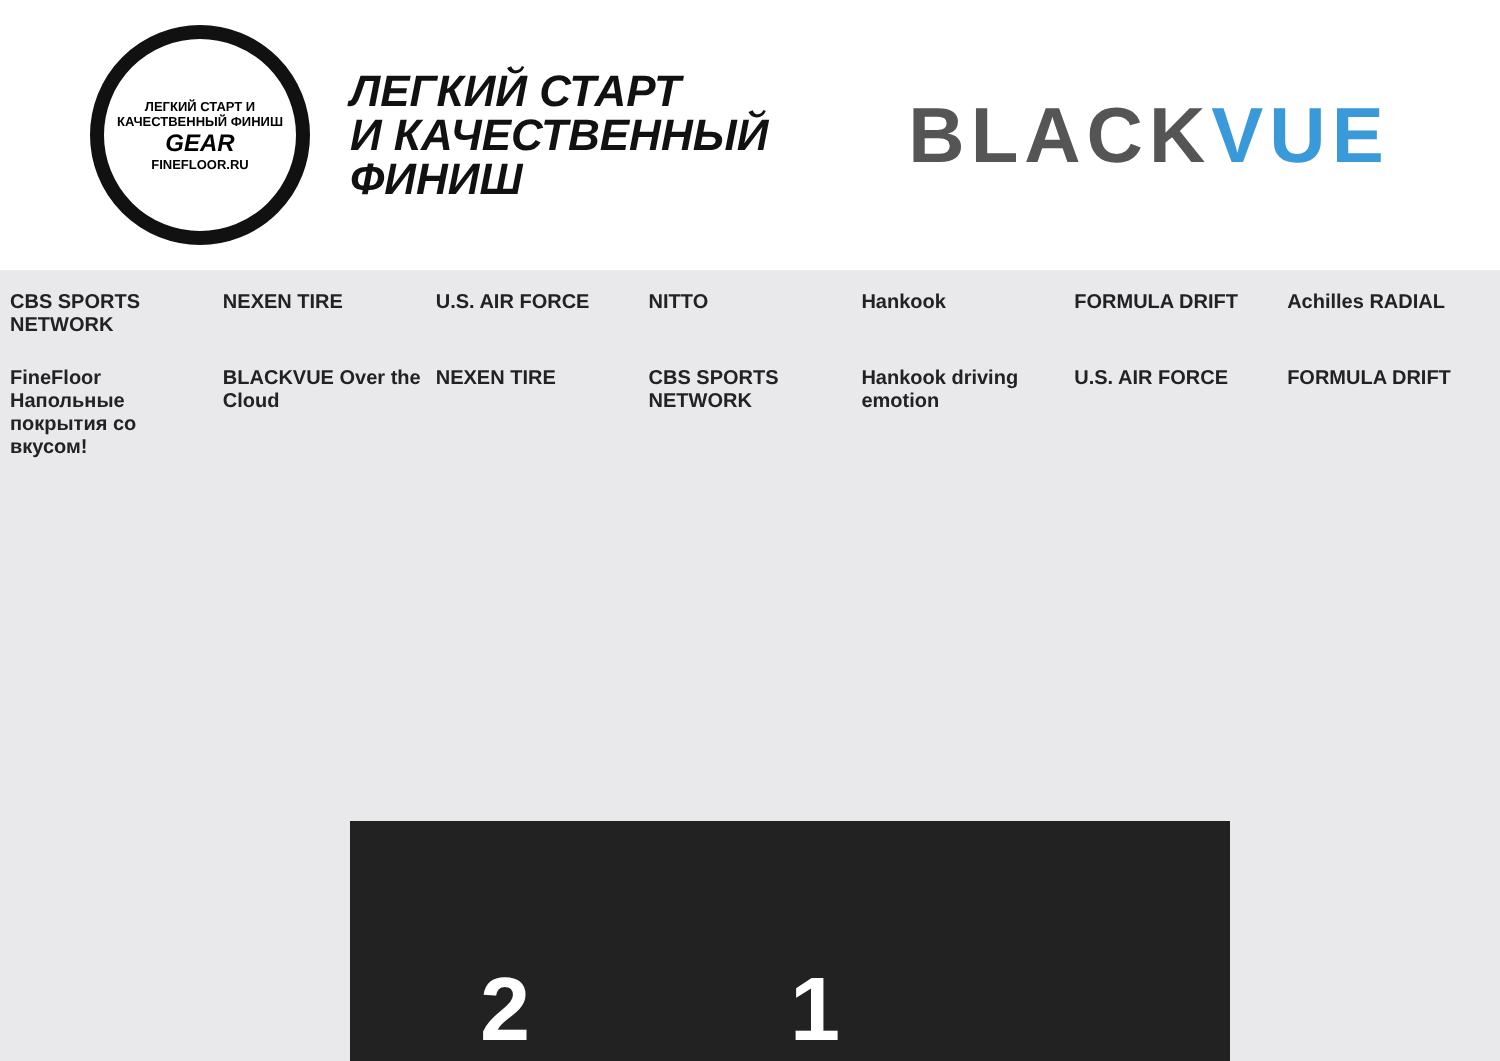ЛЕГКИЙ СТАРТ И КАЧЕСТВЕННЫЙ ФИНИШ
GEAR
FINEFLOOR.RU
ЛЕГКИЙ СТАРТ
И КАЧЕСТВЕННЫЙ
ФИНИШ
BLACKVUE
CBS SPORTS NETWORK
NEXEN TIRE
U.S. AIR FORCE
NITTO
Hankook
FORMULA DRIFT
Achilles RADIAL
FineFloor Напольные покрытия со вкусом!
BLACKVUE Over the Cloud
NEXEN TIRE
CBS SPORTS NETWORK
Hankook driving emotion
U.S. AIR FORCE
FORMULA DRIFT
2 1